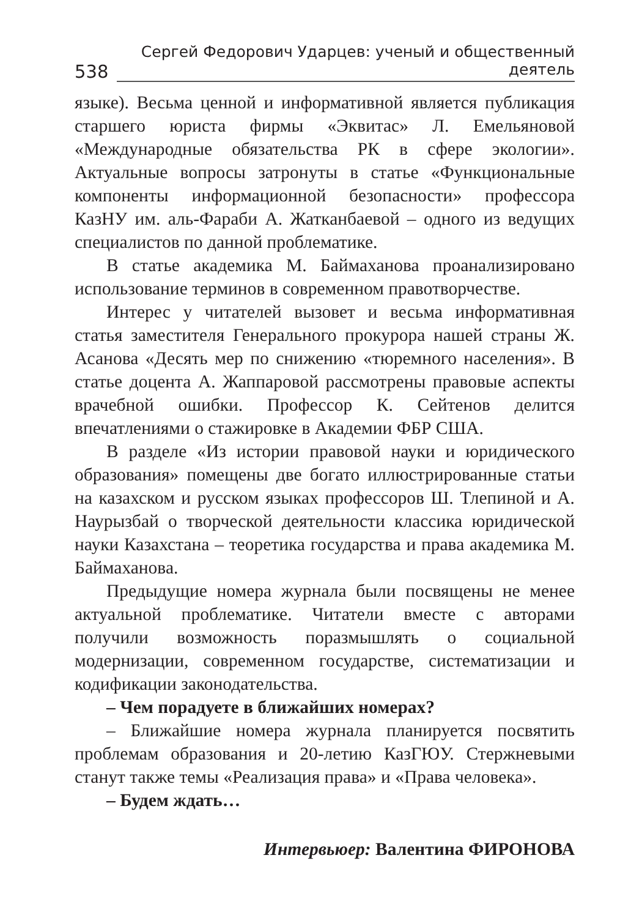538 Сергей Федорович Ударцев: ученый и общественный деятель
языке). Весьма ценной и информативной является публикация старшего юриста фирмы «Эквитас» Л. Емельяновой «Международные обязательства РК в сфере экологии». Актуальные вопросы затронуты в статье «Функциональные компоненты информационной безопасности» профессора КазНУ им. аль-Фараби А. Жатканбаевой – одного из ведущих специалистов по данной проблематике.
В статье академика М. Баймаханова проанализировано использование терминов в современном правотворчестве.
Интерес у читателей вызовет и весьма информативная статья заместителя Генерального прокурора нашей страны Ж. Асанова «Десять мер по снижению «тюремного населения». В статье доцента А. Жаппаровой рассмотрены правовые аспекты врачебной ошибки. Профессор К. Сейтенов делится впечатлениями о стажировке в Академии ФБР США.
В разделе «Из истории правовой науки и юридического образования» помещены две богато иллюстрированные статьи на казахском и русском языках профессоров Ш. Тлепиной и А. Наурызбай о творческой деятельности классика юридической науки Казахстана – теоретика государства и права академика М. Баймаханова.
Предыдущие номера журнала были посвящены не менее актуальной проблематике. Читатели вместе с авторами получили возможность поразмышлять о социальной модернизации, современном государстве, систематизации и кодификации законодательства.
– Чем порадуете в ближайших номерах?
– Ближайшие номера журнала планируется посвятить проблемам образования и 20-летию КазГЮУ. Стержневыми станут также темы «Реализация права» и «Права человека».
– Будем ждать…
Интервьюер: Валентина ФИРОНОВА